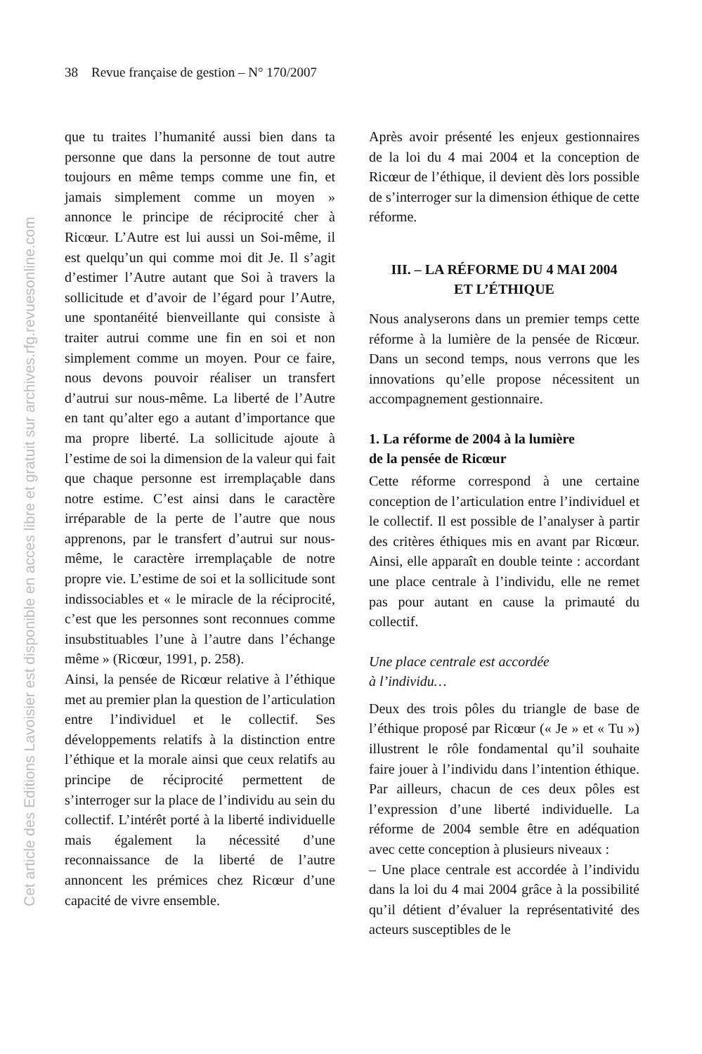38 Revue française de gestion – N° 170/2007
que tu traites l’humanité aussi bien dans ta personne que dans la personne de tout autre toujours en même temps comme une fin, et jamais simplement comme un moyen » annonce le principe de réciprocité cher à Ricœur. L’Autre est lui aussi un Soi-même, il est quelqu’un qui comme moi dit Je. Il s’agit d’estimer l’Autre autant que Soi à travers la sollicitude et d’avoir de l’égard pour l’Autre, une spontanéité bienveillante qui consiste à traiter autrui comme une fin en soi et non simplement comme un moyen. Pour ce faire, nous devons pouvoir réaliser un transfert d’autrui sur nous-même. La liberté de l’Autre en tant qu’alter ego a autant d’importance que ma propre liberté. La sollicitude ajoute à l’estime de soi la dimension de la valeur qui fait que chaque personne est irremplaçable dans notre estime. C’est ainsi dans le caractère irréparable de la perte de l’autre que nous apprenons, par le transfert d’autrui sur nous-même, le caractère irremplaçable de notre propre vie. L’estime de soi et la sollicitude sont indissociables et « le miracle de la réciprocité, c’est que les personnes sont reconnues comme insubstituables l’une à l’autre dans l’échange même » (Ricœur, 1991, p. 258).
Ainsi, la pensée de Ricœur relative à l’éthique met au premier plan la question de l’articulation entre l’individuel et le collectif. Ses développements relatifs à la distinction entre l’éthique et la morale ainsi que ceux relatifs au principe de réciprocité permettent de s’interroger sur la place de l’individu au sein du collectif. L’intérêt porté à la liberté individuelle mais également la nécessité d’une reconnaissance de la liberté de l’autre annoncent les prémices chez Ricœur d’une capacité de vivre ensemble.
Après avoir présenté les enjeux gestionnaires de la loi du 4 mai 2004 et la conception de Ricœur de l’éthique, il devient dès lors possible de s’interroger sur la dimension éthique de cette réforme.
III. – LA RÉFORME DU 4 MAI 2004
ET L’ÉTHIQUE
Nous analyserons dans un premier temps cette réforme à la lumière de la pensée de Ricœur. Dans un second temps, nous verrons que les innovations qu’elle propose nécessitent un accompagnement gestionnaire.
1. La réforme de 2004 à la lumière
de la pensée de Ricœur
Cette réforme correspond à une certaine conception de l’articulation entre l’individuel et le collectif. Il est possible de l’analyser à partir des critères éthiques mis en avant par Ricœur. Ainsi, elle apparaît en double teinte : accordant une place centrale à l’individu, elle ne remet pas pour autant en cause la primauté du collectif.
Une place centrale est accordée
à l’individu…
Deux des trois pôles du triangle de base de l’éthique proposé par Ricœur (« Je » et « Tu ») illustrent le rôle fondamental qu’il souhaite faire jouer à l’individu dans l’intention éthique. Par ailleurs, chacun de ces deux pôles est l’expression d’une liberté individuelle. La réforme de 2004 semble être en adéquation avec cette conception à plusieurs niveaux :
– Une place centrale est accordée à l’individu dans la loi du 4 mai 2004 grâce à la possibilité qu’il détient d’évaluer la représentativité des acteurs susceptibles de le
Cet article des Editions Lavoisier est disponible en acces libre et gratuit sur archives.rfg.revuesonline.com